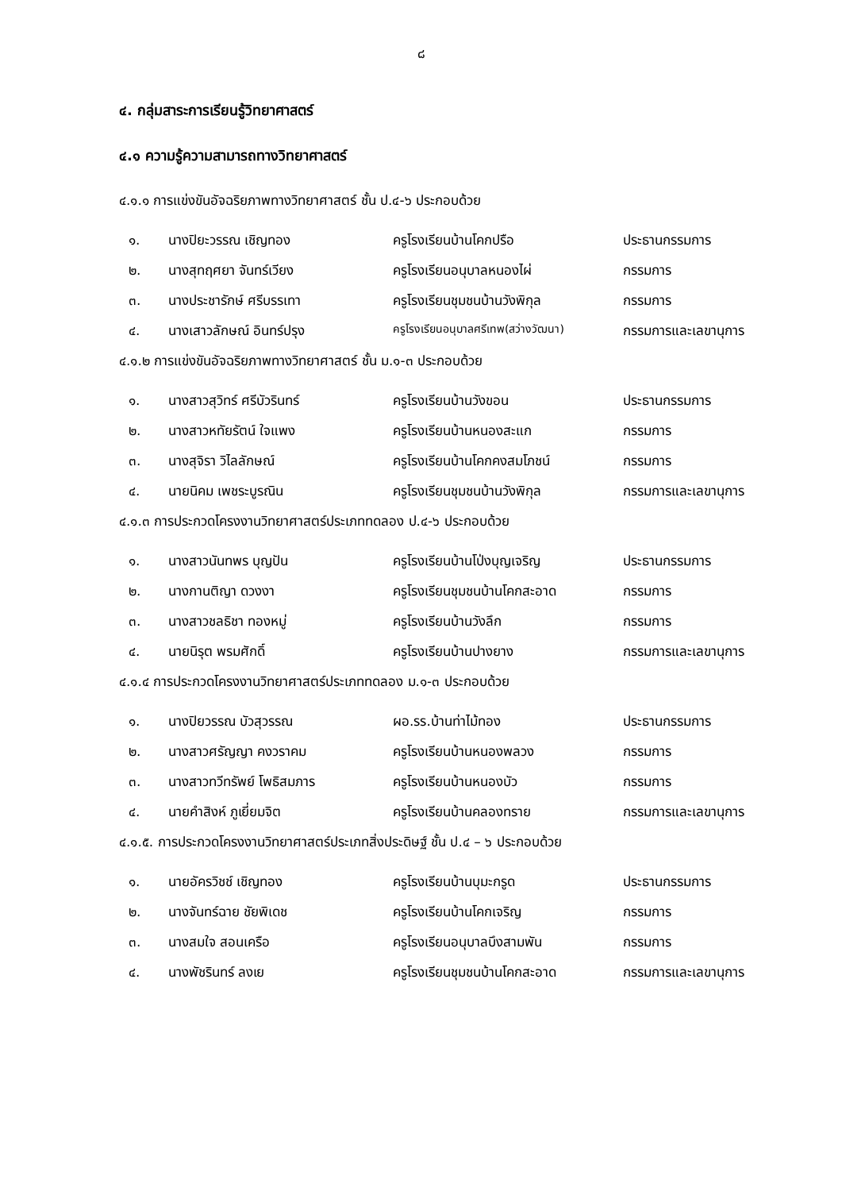๘
๔. กลุ่มสาระการเรียนรู้วิทยาศาสตร์
๔.๑ ความรู้ความสามารถทางวิทยาศาสตร์
๔.๑.๑ การแข่งขันอัจฉริยภาพทางวิทยาศาสตร์ ชั้น ป.๔-๖ ประกอบด้วย
| ๑. | นางปิยะวรรณ เชิญทอง | ครูโรงเรียนบ้านโคกปรือ | ประธานกรรมการ |
| ๒. | นางสุทฤศยา จันทร์เวียง | ครูโรงเรียนอนุบาลหนองไผ่ | กรรมการ |
| ๓. | นางประชารักษ์ ศรีบรรเทา | ครูโรงเรียนชุมชนบ้านวังพิกุล | กรรมการ |
| ๔. | นางเสาวลักษณ์ อินทร์ปรุง | ครูโรงเรียนอนุบาลศรีเทพ(สว่างวัฒนา) | กรรมการและเลขานุการ |
๔.๑.๒ การแข่งขันอัจฉริยภาพทางวิทยาศาสตร์ ชั้น ม.๑-๓ ประกอบด้วย
| ๑. | นางสาวสุวิทร์ ศรีบัวรินทร์ | ครูโรงเรียนบ้านวังขอน | ประธานกรรมการ |
| ๒. | นางสาวหทัยรัตน์ ใจแพง | ครูโรงเรียนบ้านหนองสะแก | กรรมการ |
| ๓. | นางสุจิรา วิไลลักษณ์ | ครูโรงเรียนบ้านโคกคงสมโภชน์ | กรรมการ |
| ๔. | นายนิคม เพชระบูรณิน | ครูโรงเรียนชุมชนบ้านวังพิกุล | กรรมการและเลขานุการ |
๔.๑.๓ การประกวดโครงงานวิทยาศาสตร์ประเภททดลอง ป.๔-๖ ประกอบด้วย
| ๑. | นางสาวนันทพร บุญปัน | ครูโรงเรียนบ้านโป่งบุญเจริญ | ประธานกรรมการ |
| ๒. | นางกานติญา ดวงงา | ครูโรงเรียนชุมชนบ้านโคกสะอาด | กรรมการ |
| ๓. | นางสาวชลธิชา ทองหมู่ | ครูโรงเรียนบ้านวังลึก | กรรมการ |
| ๔. | นายนิรุต พรมศักดิ์ | ครูโรงเรียนบ้านปางยาง | กรรมการและเลขานุการ |
๔.๑.๔ การประกวดโครงงานวิทยาศาสตร์ประเภททดลอง ม.๑-๓ ประกอบด้วย
| ๑. | นางปิยวรรณ บัวสุวรรณ | ผอ.รร.บ้านท่าไม้ทอง | ประธานกรรมการ |
| ๒. | นางสาวศรัญญา คงวราคม | ครูโรงเรียนบ้านหนองพลวง | กรรมการ |
| ๓. | นางสาวทวีทรัพย์ โพธิสมภาร | ครูโรงเรียนบ้านหนองบัว | กรรมการ |
| ๔. | นายคำสิงห์ ภูเยี่ยมจิต | ครูโรงเรียนบ้านคลองทราย | กรรมการและเลขานุการ |
๔.๑.๕. การประกวดโครงงานวิทยาศาสตร์ประเภทสิ่งประดิษฐ์ ชั้น ป.๔ – ๖ ประกอบด้วย
| ๑. | นายอัครวิชช์ เชิญทอง | ครูโรงเรียนบ้านบุมะกรูด | ประธานกรรมการ |
| ๒. | นางจันทร์ฉาย ชัยพิเดช | ครูโรงเรียนบ้านโคกเจริญ | กรรมการ |
| ๓. | นางสมใจ สอนเครือ | ครูโรงเรียนอนุบาลบึงสามพัน | กรรมการ |
| ๔. | นางพัชรินทร์ ลงเย | ครูโรงเรียนชุมชนบ้านโคกสะอาด | กรรมการและเลขานุการ |